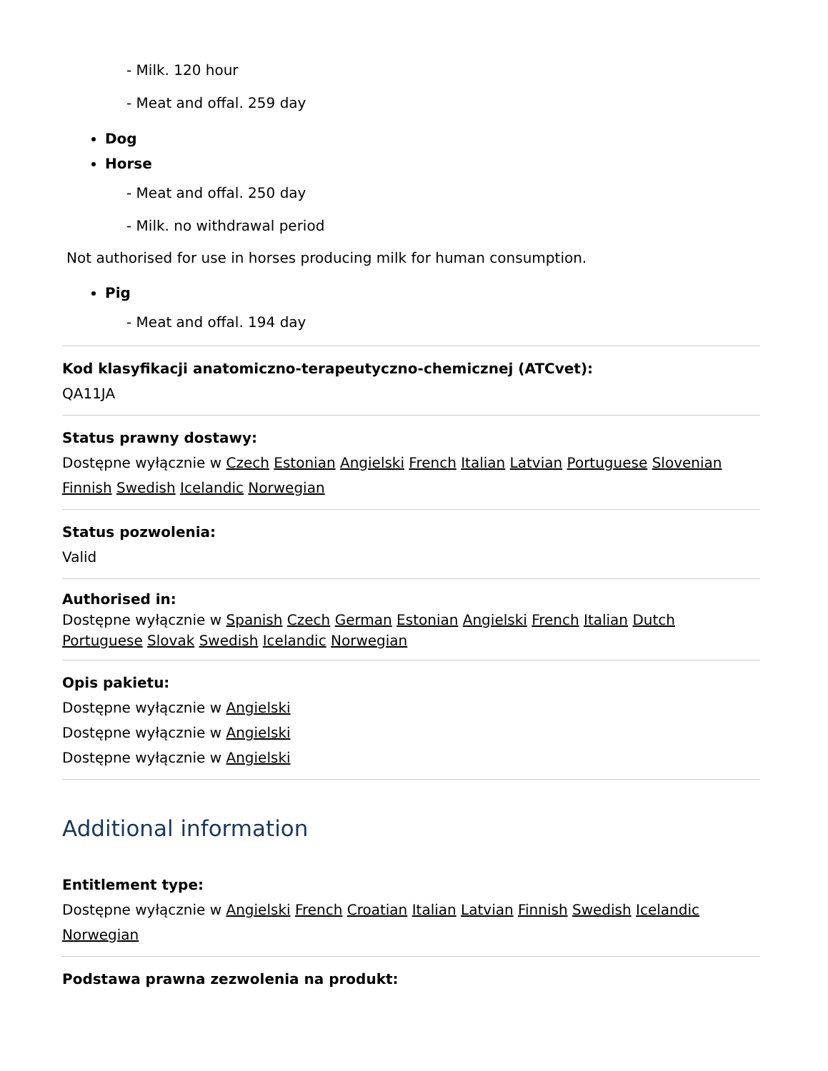- Milk. 120 hour
- Meat and offal. 259 day
Dog
Horse
- Meat and offal. 250 day
- Milk. no withdrawal period
Not authorised for use in horses producing milk for human consumption.
Pig
- Meat and offal. 194 day
Kod klasyfikacji anatomiczno-terapeutyczno-chemicznej (ATCvet):
QA11JA
Status prawny dostawy:
Dostępne wyłącznie w Czech Estonian Angielski French Italian Latvian Portuguese Slovenian Finnish Swedish Icelandic Norwegian
Status pozwolenia:
Valid
Authorised in:
Dostępne wyłącznie w Spanish Czech German Estonian Angielski French Italian Dutch Portuguese Slovak Swedish Icelandic Norwegian
Opis pakietu:
Dostępne wyłącznie w Angielski
Dostępne wyłącznie w Angielski
Dostępne wyłącznie w Angielski
Additional information
Entitlement type:
Dostępne wyłącznie w Angielski French Croatian Italian Latvian Finnish Swedish Icelandic Norwegian
Podstawa prawna zezwolenia na produkt: